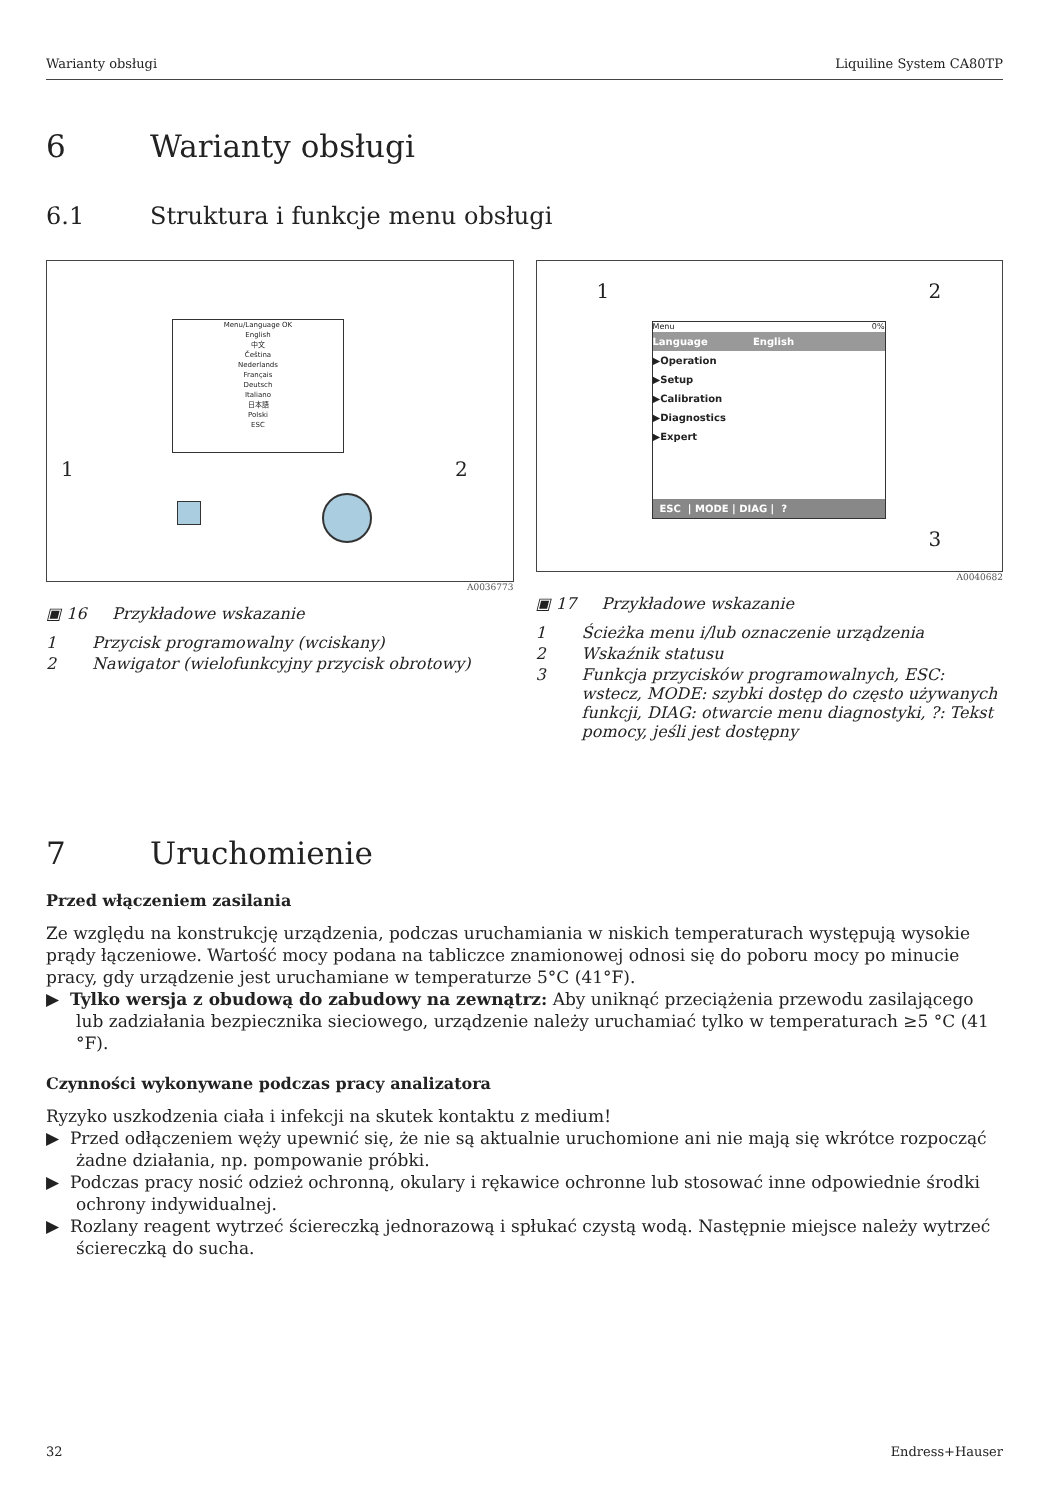Warianty obsługi Liquiline System CA80TP
6 Warianty obsługi
6.1 Struktura i funkcje menu obsługi
Menu/Language OK
English
中文
Čeština
Nederlands
Français
Deutsch
Italiano
日本語
Polski
ESC
1 2
A0036773
▣ 16 Przykładowe wskazanie
1 Przycisk programowalny (wciskany)
2 Nawigator (wielofunkcyjny przycisk obrotowy)
1 2
3
Menu 0%
Language English
▶Operation
▶Setup
▶Calibration
▶Diagnostics
▶Expert
ESC | MODE | DIAG | ?
A0040682
▣ 17 Przykładowe wskazanie
1 Ścieżka menu i/lub oznaczenie urządzenia
2 Wskaźnik statusu
3 Funkcja przycisków programowalnych, ESC: wstecz, MODE: szybki dostęp do często używanych funkcji, DIAG: otwarcie menu diagnostyki, ?: Tekst pomocy, jeśli jest dostępny
7 Uruchomienie
Przed włączeniem zasilania
Ze względu na konstrukcję urządzenia, podczas uruchamiania w niskich temperaturach występują wysokie prądy łączeniowe. Wartość mocy podana na tabliczce znamionowej odnosi się do poboru mocy po minucie pracy, gdy urządzenie jest uruchamiane w temperaturze 5°C (41°F).
▶ Tylko wersja z obudową do zabudowy na zewnątrz: Aby uniknąć przeciążenia przewodu zasilającego lub zadziałania bezpiecznika sieciowego, urządzenie należy uruchamiać tylko w temperaturach ≥5 °C (41 °F).
Czynności wykonywane podczas pracy analizatora
Ryzyko uszkodzenia ciała i infekcji na skutek kontaktu z medium!
▶ Przed odłączeniem węży upewnić się, że nie są aktualnie uruchomione ani nie mają się wkrótce rozpocząć żadne działania, np. pompowanie próbki.
▶ Podczas pracy nosić odzież ochronną, okulary i rękawice ochronne lub stosować inne odpowiednie środki ochrony indywidualnej.
▶ Rozlany reagent wytrzeć ściereczką jednorazową i spłukać czystą wodą. Następnie miejsce należy wytrzeć ściereczką do sucha.
32 Endress+Hauser